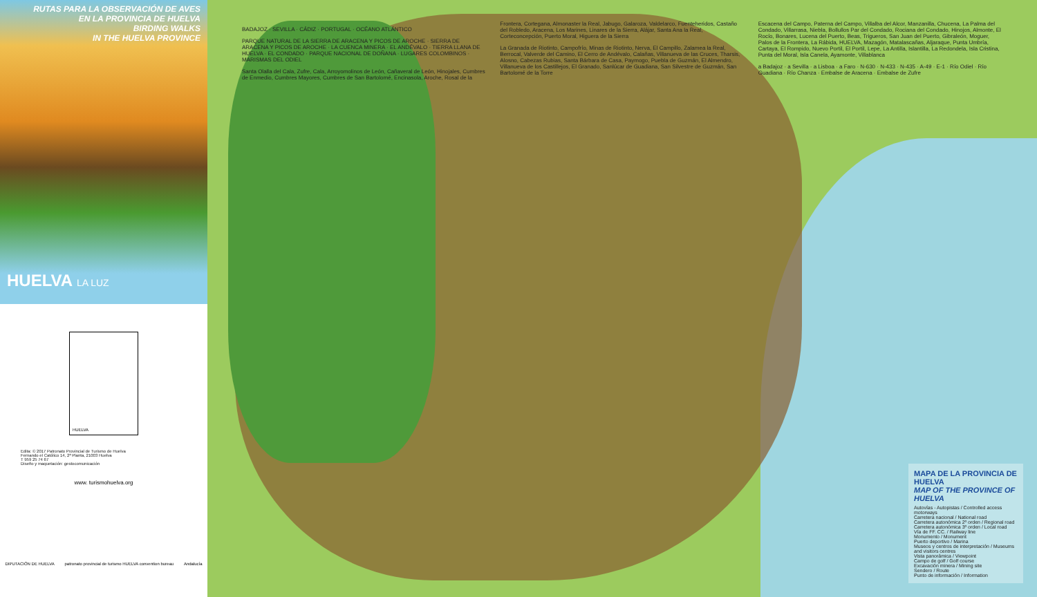RUTAS PARA LA OBSERVACIÓN DE AVES
EN LA PROVINCIA DE HUELVA
BIRDING WALKS
IN THE HUELVA PROVINCE
HUELVA LA LUZ
HUELVA
Edita: © 2017 Patronato Provincial de Turismo de Huelva
Fernando el Católico 14, 2ª Planta, 21003 Huelva
T 959 25 74 67
Diseño y maquetación: gestocomunicación
www. turismohuelva.org
DIPUTACIÓN DE HUELVA patronato provincial de turismo HUELVA convention bureau Andalucía
BADAJOZ · SEVILLA · CÁDIZ · PORTUGAL · OCÉANO ATLÁNTICO
PARQUE NATURAL DE LA SIERRA DE ARACENA Y PICOS DE AROCHE · SIERRA DE ARACENA Y PICOS DE AROCHE · LA CUENCA MINERA · EL ANDÉVALO · TIERRA LLANA DE HUELVA · EL CONDADO · PARQUE NACIONAL DE DOÑANA · LUGARES COLOMBINOS · MARISMAS DEL ODIEL
Santa Olalla del Cala, Zufre, Cala, Arroyomolinos de León, Cañaveral de León, Hinojales, Cumbres de Enmedio, Cumbres Mayores, Cumbres de San Bartolomé, Encinasola, Aroche, Rosal de la Frontera, Cortegana, Almonaster la Real, Jabugo, Galaroza, Valdelarco, Fuenteheridos, Castaño del Robledo, Aracena, Los Marines, Linares de la Sierra, Alájar, Santa Ana la Real, Corteconcepción, Puerto Moral, Higuera de la Sierra
La Granada de Riotinto, Campofrío, Minas de Riotinto, Nerva, El Campillo, Zalamea la Real, Berrocal, Valverde del Camino, El Cerro de Andévalo, Calañas, Villanueva de las Cruces, Tharsis, Alosno, Cabezas Rubias, Santa Bárbara de Casa, Paymogo, Puebla de Guzmán, El Almendro, Villanueva de los Castillejos, El Granado, Sanlúcar de Guadiana, San Silvestre de Guzmán, San Bartolomé de la Torre
Escacena del Campo, Paterna del Campo, Villalba del Alcor, Manzanilla, Chucena, La Palma del Condado, Villarrasa, Niebla, Bollullos Par del Condado, Rociana del Condado, Hinojos, Almonte, El Rocío, Bonares, Lucena del Puerto, Beas, Trigueros, San Juan del Puerto, Gibraleón, Moguer, Palos de la Frontera, La Rábida, HUELVA, Mazagón, Matalascañas, Aljaraque, Punta Umbría, Cartaya, El Rompido, Nuevo Portil, El Portil, Lepe, La Antilla, Islantilla, La Redondela, Isla Cristina, Punta del Moral, Isla Canela, Ayamonte, Villablanca
a Badajoz · a Sevilla · a Lisboa · a Faro · N-630 · N-433 · N-435 · A-49 · E-1 · Río Odiel · Río Guadiana · Río Chanza · Embalse de Aracena · Embalse de Zufre
MAPA DE LA PROVINCIA DE HUELVA
MAP OF THE PROVINCE OF HUELVA
Autovías - Autopistas / Controlled access motorways
Carretera nacional / National road
Carretera autonómica 2º orden / Regional road
Carretera autonómica 3º orden / Local road
Vía de FF. CC. / Railway line
Monumento / Monument
Puerto deportivo / Marina
Museos y centros de interpretación / Museums and visitors centres
Vista panorámica / Viewpoint
Campo de golf / Golf course
Excavación minera / Mining site
Sendero / Route
Punto de información / Information